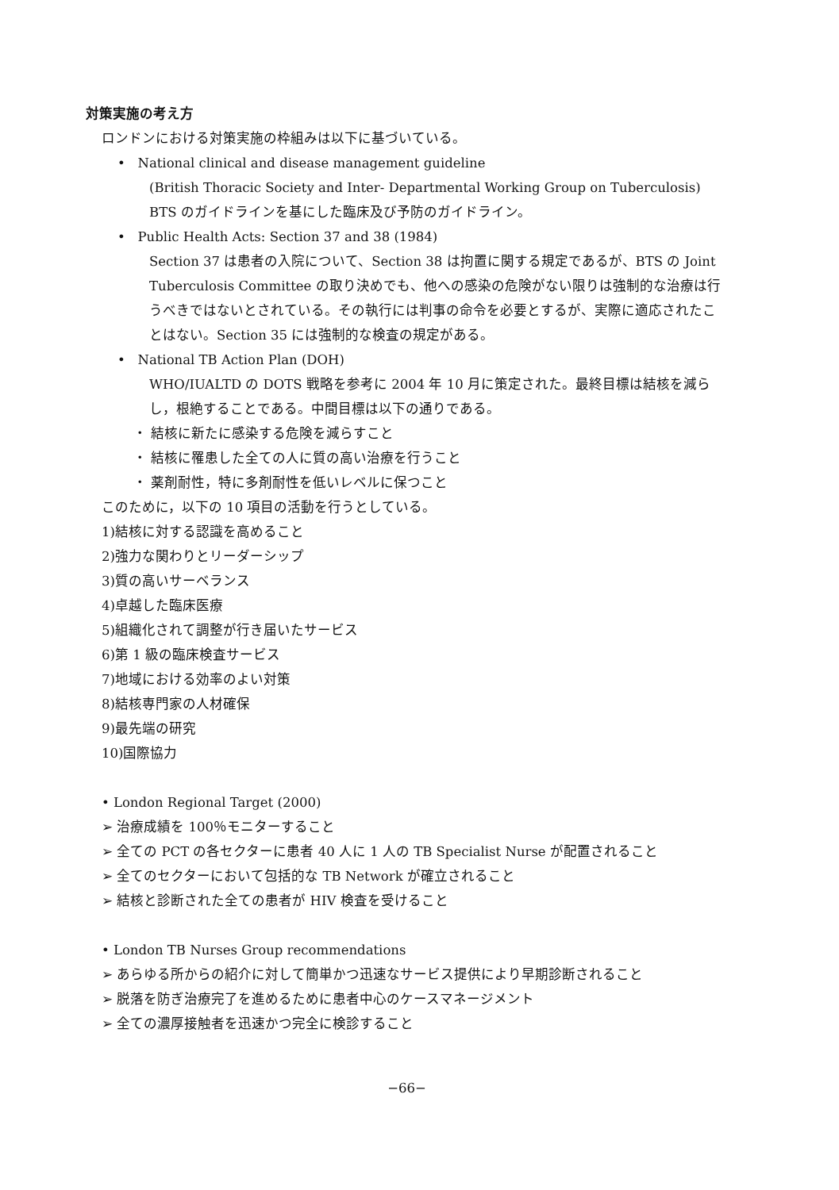対策実施の考え方
ロンドンにおける対策実施の枠組みは以下に基づいている。
• National clinical and disease management guideline
(British Thoracic Society and Inter- Departmental Working Group on Tuberculosis) BTS のガイドラインを基にした臨床及び予防のガイドライン。
• Public Health Acts: Section 37 and 38 (1984)
Section 37 は患者の入院について、Section 38 は拘置に関する規定であるが、BTS の Joint Tuberculosis Committee の取り決めでも、他への感染の危険がない限りは強制的な治療は行うべきではないとされている。その執行には判事の命令を必要とするが、実際に適応されたことはない。Section 35 には強制的な検査の規定がある。
• National TB Action Plan (DOH)
WHO/IUALTD の DOTS 戦略を参考に 2004 年 10 月に策定された。最終目標は結核を減らし，根絶することである。中間目標は以下の通りである。
・ 結核に新たに感染する危険を減らすこと
・ 結核に罹患した全ての人に質の高い治療を行うこと
・ 薬剤耐性，特に多剤耐性を低いレベルに保つこと
このために，以下の 10 項目の活動を行うとしている。
1)結核に対する認識を高めること
2)強力な関わりとリーダーシップ
3)質の高いサーベランス
4)卓越した臨床医療
5)組織化されて調整が行き届いたサービス
6)第 1 級の臨床検査サービス
7)地域における効率のよい対策
8)結核専門家の人材確保
9)最先端の研究
10)国際協力
• London Regional Target (2000)
➢ 治療成績を 100％モニターすること
➢ 全ての PCT の各セクターに患者 40 人に 1 人の TB Specialist Nurse が配置されること
➢ 全てのセクターにおいて包括的な TB Network が確立されること
➢ 結核と診断された全ての患者が HIV 検査を受けること
• London TB Nurses Group recommendations
➢ あらゆる所からの紹介に対して簡単かつ迅速なサービス提供により早期診断されること
➢ 脱落を防ぎ治療完了を進めるために患者中心のケースマネージメント
➢ 全ての濃厚接触者を迅速かつ完全に検診すること
−66−